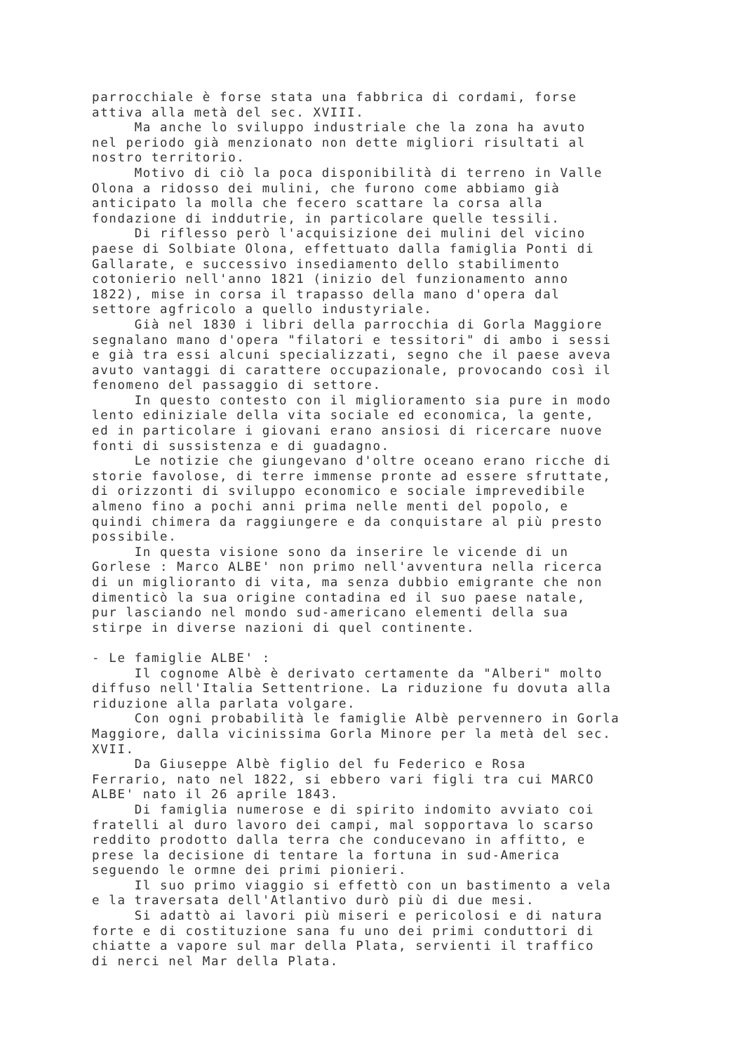parrocchiale è forse stata una fabbrica di cordami, forse attiva alla metà del sec. XVIII. Ma anche lo sviluppo industriale che la zona ha avuto nel periodo già menzionato non dette migliori risultati al nostro territorio. Motivo di ciò la poca disponibilità di terreno in Valle Olona a ridosso dei mulini, che furono come abbiamo già anticipato la molla che fecero scattare la corsa alla fondazione di inddutrie, in particolare quelle tessili. Di riflesso però l'acquisizione dei mulini del vicino paese di Solbiate Olona, effettuato dalla famiglia Ponti di Gallarate, e successivo insediamento dello stabilimento cotonierio nell'anno 1821 (inizio del funzionamento anno 1822), mise in corsa il trapasso della mano d'opera dal settore agfricolo a quello industyriale. Già nel 1830 i libri della parrocchia di Gorla Maggiore segnalano mano d'opera "filatori e tessitori" di ambo i sessi e già tra essi alcuni specializzati, segno che il paese aveva avuto vantaggi di carattere occupazionale, provocando così il fenomeno del passaggio di settore. In questo contesto con il miglioramento sia pure in modo lento ediniziale della vita sociale ed economica, la gente, ed in particolare i giovani erano ansiosi di ricercare nuove fonti di sussistenza e di guadagno. Le notizie che giungevano d'oltre oceano erano ricche di storie favolose, di terre immense pronte ad essere sfruttate, di orizzonti di sviluppo economico e sociale imprevedibile almeno fino a pochi anni prima nelle menti del popolo, e quindi chimera da raggiungere e da conquistare al più presto possibile. In questa visione sono da inserire le vicende di un Gorlese : Marco ALBE' non primo nell'avventura nella ricerca di un miglioranto di vita, ma senza dubbio emigrante che non dimenticò la sua origine contadina ed il suo paese natale, pur lasciando nel mondo sud-americano elementi della sua stirpe in diverse nazioni di quel continente. - Le famiglie ALBE' : Il cognome Albè è derivato certamente da "Alberi" molto diffuso nell'Italia Settentrione. La riduzione fu dovuta alla riduzione alla parlata volgare. Con ogni probabilità le famiglie Albè pervennero in Gorla Maggiore, dalla vicinissima Gorla Minore per la metà del sec. XVII. Da Giuseppe Albè figlio del fu Federico e Rosa Ferrario, nato nel 1822, si ebbero vari figli tra cui MARCO ALBE' nato il 26 aprile 1843. Di famiglia numerose e di spirito indomito avviato coi fratelli al duro lavoro dei campi, mal sopportava lo scarso reddito prodotto dalla terra che conducevano in affitto, e prese la decisione di tentare la fortuna in sud-America seguendo le ormne dei primi pionieri. Il suo primo viaggio si effettò con un bastimento a vela e la traversata dell'Atlantivo durò più di due mesi. Si adattò ai lavori più miseri e pericolosi e di natura forte e di costituzione sana fu uno dei primi conduttori di chiatte a vapore sul mar della Plata, servienti il traffico di nerci nel Mar della Plata.